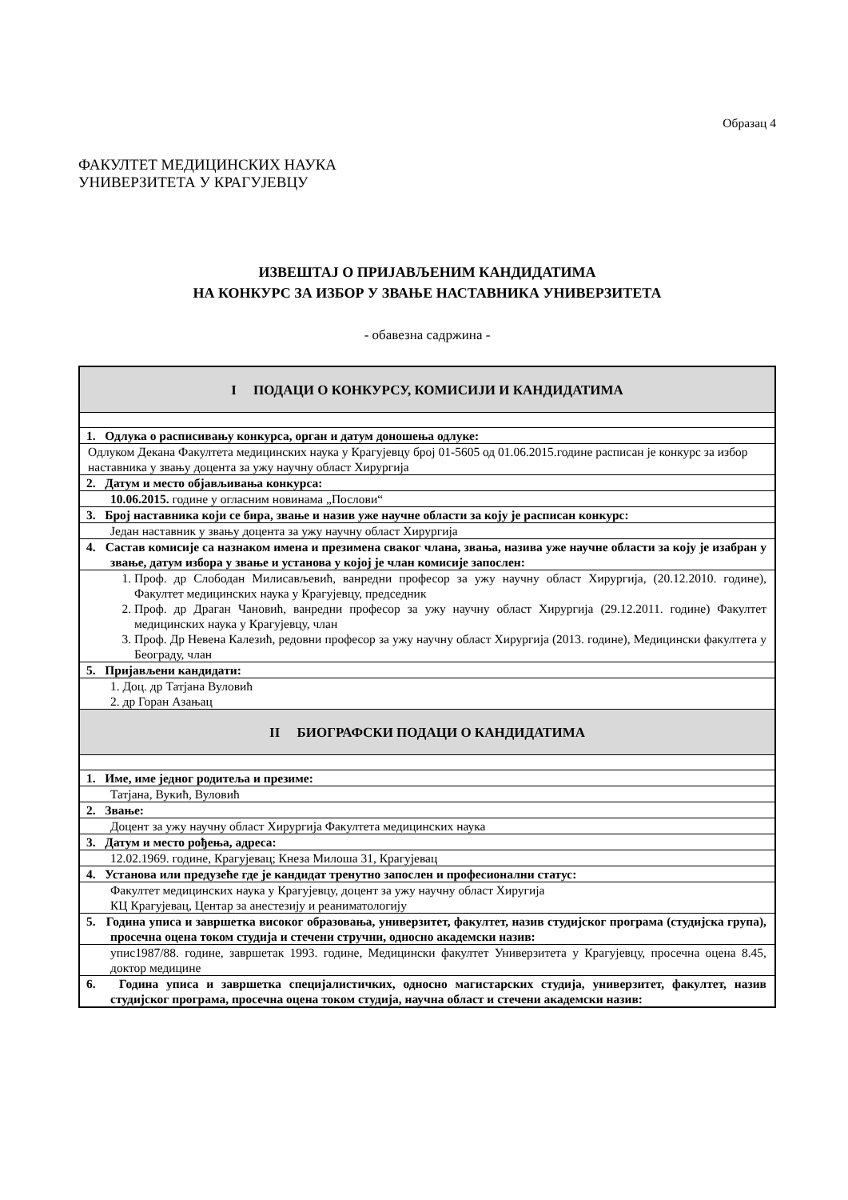Образац 4
ФАКУЛТЕТ МЕДИЦИНСКИХ НАУКА
УНИВЕРЗИТЕТА У КРАГУЈЕВЦУ
ИЗВЕШТАЈ О ПРИЈАВЉЕНИМ КАНДИДАТИМА
НА КОНКУРС ЗА ИЗБОР У ЗВАЊЕ НАСТАВНИКА УНИВЕРЗИТЕТА
- обавезна садржина -
| I ПОДАЦИ О КОНКУРСУ, КОМИСИЈИ И КАНДИДАТИМА |
| 1. Одлука о расписивању конкурса, орган и датум доношења одлуке: |
| Одлуком Декана Факултета медицинских наука у Крагујевцу број 01-5605 од 01.06.2015.године расписан је конкурс за избор наставника у звању доцента за ужу научну област Хирургија |
| 2. Датум и место објављивања конкурса: |
| 10.06.2015. године у огласним новинама „Послови“ |
| 3. Број наставника који се бира, звање и назив уже научне области за коју је расписан конкурс: |
| Један наставник у звању доцента за ужу научну област Хирургија |
| 4. Састав комисије са назнаком имена и презимена сваког члана, звања, назива уже научне области за коју је изабран у звање, датум избора у звање и установа у којој је члан комисије запослен: |
| 1. Проф. др Слободан Милисављевић, ванредни професор за ужу научну област Хирургија, (20.12.2010. године), Факултет медицинских наука у Крагујевцу, председник 2. Проф. др Драган Чановић, ванредни професор за ужу научну област Хирургија (29.12.2011. године) Факултет медицинских наука у Крагујевцу, члан 3. Проф. Др Невена Калезић, редовни професор за ужу научну област Хирургија (2013. године), Медицински факултета у Београду, члан |
| 5. Пријављени кандидати: |
| 1. Доц. др Татјана Вуловић 2. др Горан Азањац |
| II БИОГРАФСКИ ПОДАЦИ О КАНДИДАТИМА |
| 1. Име, име једног родитеља и презиме: |
| Татјана, Вукић, Вуловић |
| 2. Звање: |
| Доцент за ужу научну област Хирургија Факултета медицинских наука |
| 3. Датум и место рођења, адреса: |
| 12.02.1969. године, Крагујевац; Кнеза Милоша 31, Крагујевац |
| 4. Установа или предузеће где је кандидат тренутно запослен и професионални статус: |
| Факултет медицинских наука у Крагујевцу, доцент за ужу научну област Хиругија КЦ Крагујевац, Центар за анестезију и реаниматологију |
| 5. Година уписа и завршетка високог образовања, универзитет, факултет, назив студијског програма (студијска група), просечна оцена током студија и стечени стручни, односно академски назив: |
| упис1987/88. године, завршетак 1993. године, Медицински факултет Универзитета у Крагујевцу, просечна оцена 8.45, доктор медицине |
| 6. Година уписа и завршетка специјалистичких, односно магистарских студија, универзитет, факултет, назив студијског програма, просечна оцена током студија, научна област и стечени академски назив: |